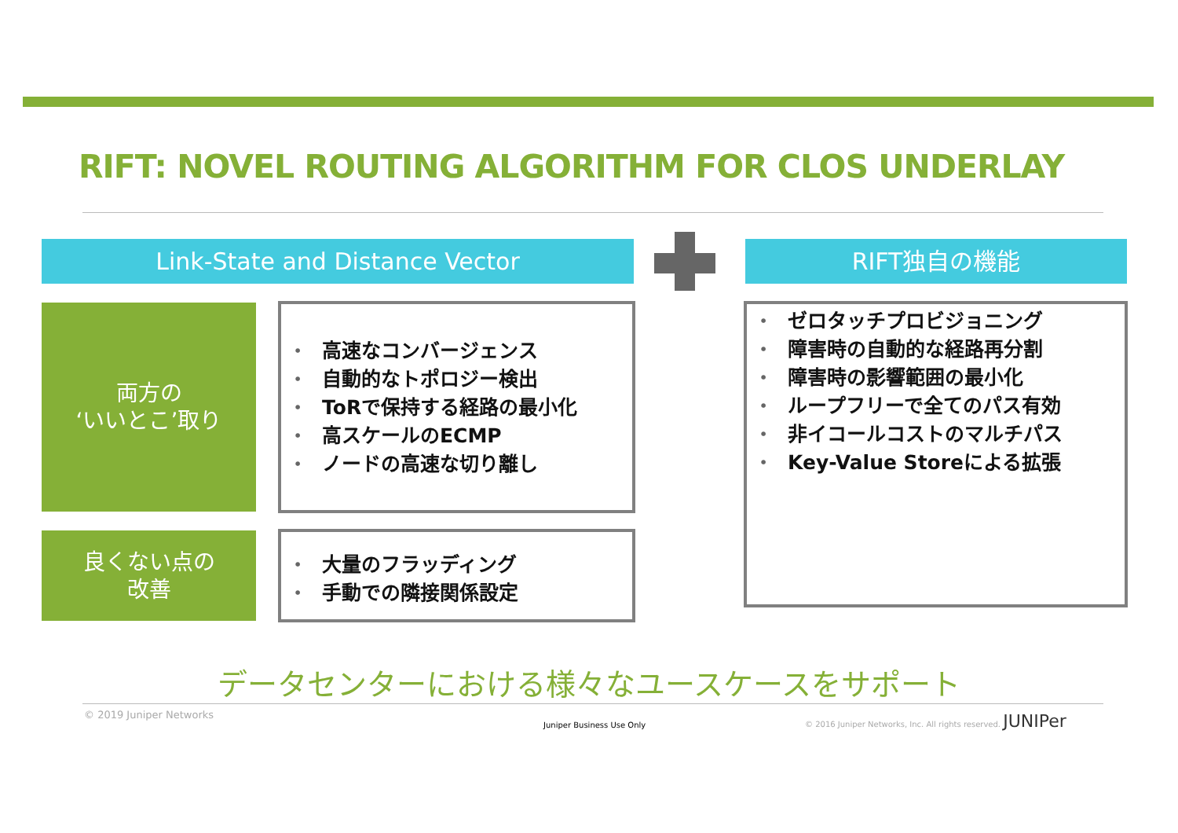RIFT: NOVEL ROUTING ALGORITHM FOR CLOS UNDERLAY
Link-State and Distance Vector RIFT独自の機能
両方の
‘いいとこ’取り
• 高速なコンバージェンス
• 自動的なトポロジー検出
• ToRで保持する経路の最小化
• 高スケールのECMP
• ノードの高速な切り離し
良くない点の
改善
• 大量のフラッディング
• 手動での隣接関係設定
• ゼロタッチプロビジョニング
• 障害時の自動的な経路再分割
• 障害時の影響範囲の最小化
• ループフリーで全てのパス有効
• 非イコールコストのマルチパス
• Key-Value Storeによる拡張
データセンターにおける様々なユースケースをサポート
© 2019 Juniper Networks
Juniper Business Use Only
© 2016 Juniper Networks, Inc. All rights reserved. JUNIPer